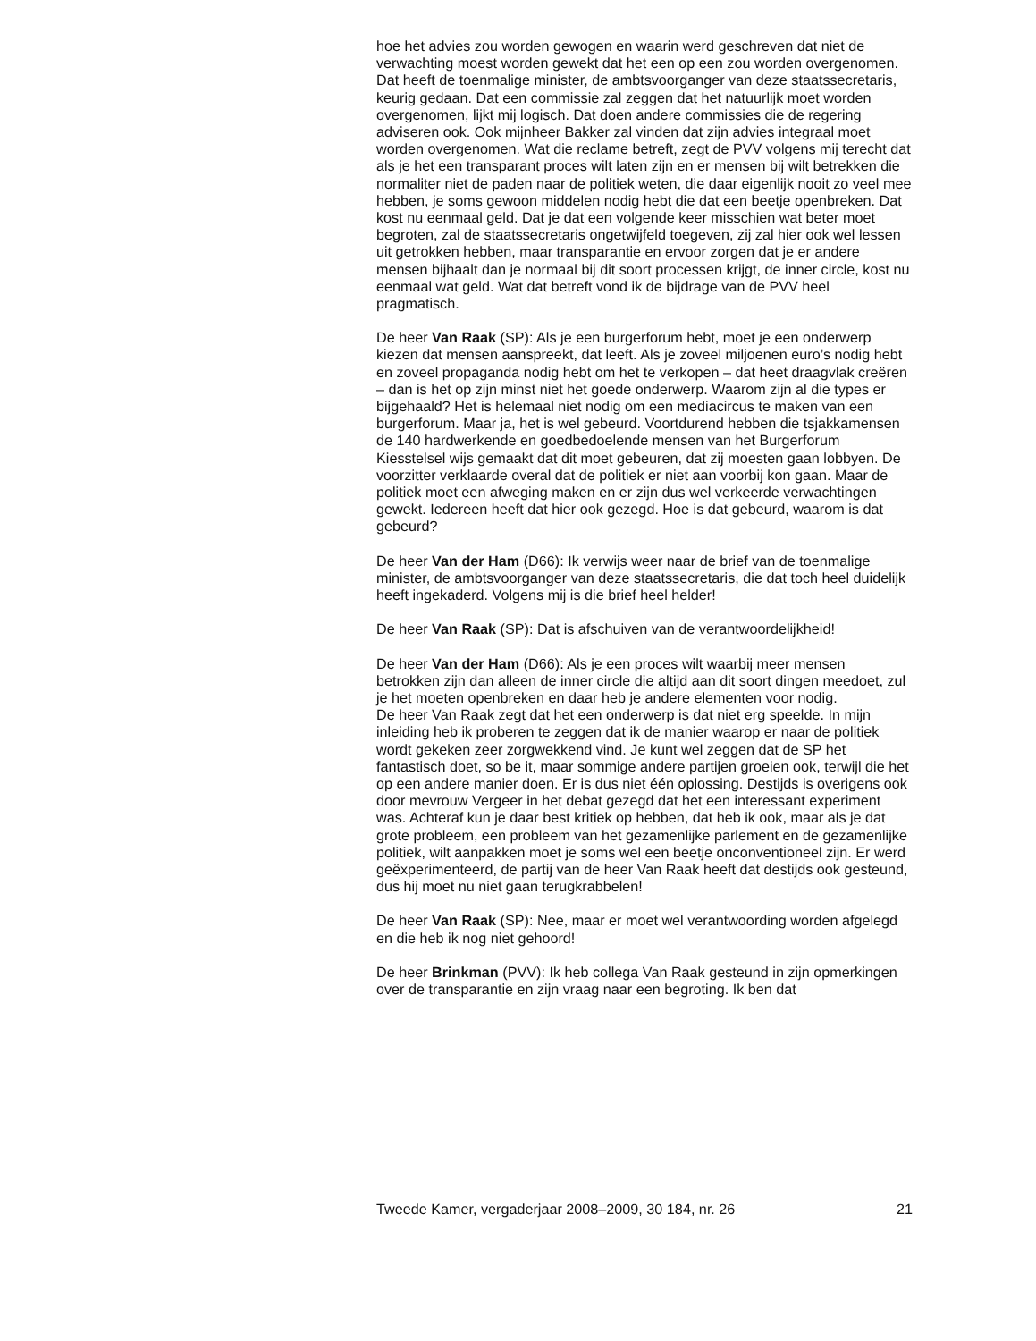hoe het advies zou worden gewogen en waarin werd geschreven dat niet de verwachting moest worden gewekt dat het een op een zou worden overgenomen. Dat heeft de toenmalige minister, de ambtsvoorganger van deze staatssecretaris, keurig gedaan. Dat een commissie zal zeggen dat het natuurlijk moet worden overgenomen, lijkt mij logisch. Dat doen andere commissies die de regering adviseren ook. Ook mijnheer Bakker zal vinden dat zijn advies integraal moet worden overgenomen. Wat die reclame betreft, zegt de PVV volgens mij terecht dat als je het een transparant proces wilt laten zijn en er mensen bij wilt betrekken die normaliter niet de paden naar de politiek weten, die daar eigenlijk nooit zo veel mee hebben, je soms gewoon middelen nodig hebt die dat een beetje openbreken. Dat kost nu eenmaal geld. Dat je dat een volgende keer misschien wat beter moet begroten, zal de staatssecretaris ongetwijfeld toegeven, zij zal hier ook wel lessen uit getrokken hebben, maar transparantie en ervoor zorgen dat je er andere mensen bijhaalt dan je normaal bij dit soort processen krijgt, de inner circle, kost nu eenmaal wat geld. Wat dat betreft vond ik de bijdrage van de PVV heel pragmatisch.
De heer Van Raak (SP): Als je een burgerforum hebt, moet je een onderwerp kiezen dat mensen aanspreekt, dat leeft. Als je zoveel miljoenen euro’s nodig hebt en zoveel propaganda nodig hebt om het te verkopen – dat heet draagvlak creëren – dan is het op zijn minst niet het goede onderwerp. Waarom zijn al die types er bijgehaald? Het is helemaal niet nodig om een mediacircus te maken van een burgerforum. Maar ja, het is wel gebeurd. Voortdurend hebben die tsjakkamensen de 140 hardwerkende en goedbedoelende mensen van het Burgerforum Kiesstelsel wijs gemaakt dat dit moet gebeuren, dat zij moesten gaan lobbyen. De voorzitter verklaarde overal dat de politiek er niet aan voorbij kon gaan. Maar de politiek moet een afweging maken en er zijn dus wel verkeerde verwachtingen gewekt. Iedereen heeft dat hier ook gezegd. Hoe is dat gebeurd, waarom is dat gebeurd?
De heer Van der Ham (D66): Ik verwijs weer naar de brief van de toenmalige minister, de ambtsvoorganger van deze staatssecretaris, die dat toch heel duidelijk heeft ingekaderd. Volgens mij is die brief heel helder!
De heer Van Raak (SP): Dat is afschuiven van de verantwoordelijkheid!
De heer Van der Ham (D66): Als je een proces wilt waarbij meer mensen betrokken zijn dan alleen de inner circle die altijd aan dit soort dingen meedoet, zul je het moeten openbreken en daar heb je andere elementen voor nodig.
De heer Van Raak zegt dat het een onderwerp is dat niet erg speelde. In mijn inleiding heb ik proberen te zeggen dat ik de manier waarop er naar de politiek wordt gekeken zeer zorgwekkend vind. Je kunt wel zeggen dat de SP het fantastisch doet, so be it, maar sommige andere partijen groeien ook, terwijl die het op een andere manier doen. Er is dus niet één oplossing. Destijds is overigens ook door mevrouw Vergeer in het debat gezegd dat het een interessant experiment was. Achteraf kun je daar best kritiek op hebben, dat heb ik ook, maar als je dat grote probleem, een probleem van het gezamenlijke parlement en de gezamenlijke politiek, wilt aanpakken moet je soms wel een beetje onconventioneel zijn. Er werd geëxperimenteerd, de partij van de heer Van Raak heeft dat destijds ook gesteund, dus hij moet nu niet gaan terugkrabbelen!
De heer Van Raak (SP): Nee, maar er moet wel verantwoording worden afgelegd en die heb ik nog niet gehoord!
De heer Brinkman (PVV): Ik heb collega Van Raak gesteund in zijn opmerkingen over de transparantie en zijn vraag naar een begroting. Ik ben dat
Tweede Kamer, vergaderjaar 2008–2009, 30 184, nr. 26 21